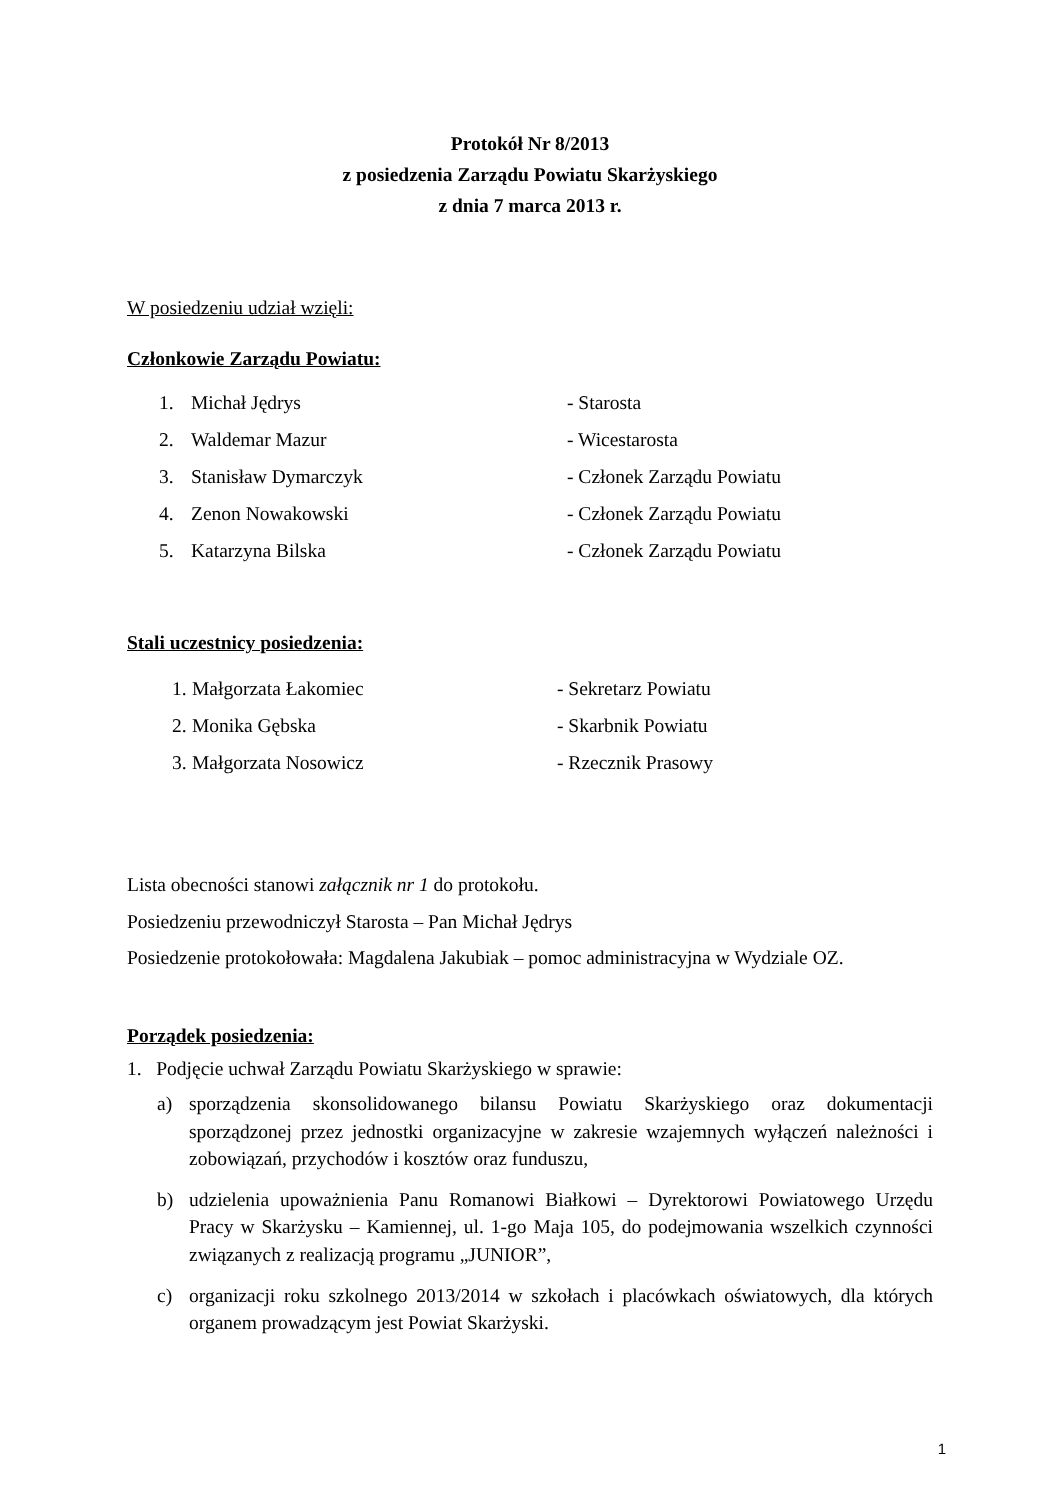Protokół Nr 8/2013
z posiedzenia Zarządu Powiatu Skarżyskiego
z dnia 7 marca 2013 r.
W posiedzeniu udział wzięli:
Członkowie Zarządu Powiatu:
1. Michał Jędrys - Starosta
2. Waldemar Mazur - Wicestarosta
3. Stanisław Dymarczyk - Członek Zarządu Powiatu
4. Zenon Nowakowski - Członek Zarządu Powiatu
5. Katarzyna Bilska - Członek Zarządu Powiatu
Stali uczestnicy posiedzenia:
1. Małgorzata Łakomiec - Sekretarz Powiatu
2. Monika Gębska - Skarbnik Powiatu
3. Małgorzata Nosowicz - Rzecznik Prasowy
Lista obecności stanowi załącznik nr 1 do protokołu.
Posiedzeniu przewodniczył Starosta – Pan Michał Jędrys
Posiedzenie protokołowała: Magdalena Jakubiak – pomoc administracyjna w Wydziale OZ.
Porządek posiedzenia:
1. Podjęcie uchwał Zarządu Powiatu Skarżyskiego w sprawie:
a) sporządzenia skonsolidowanego bilansu Powiatu Skarżyskiego oraz dokumentacji sporządzonej przez jednostki organizacyjne w zakresie wzajemnych wyłączeń należności i zobowiązań, przychodów i kosztów oraz funduszu,
b) udzielenia upoważnienia Panu Romanowi Białkowi – Dyrektorowi Powiatowego Urzędu Pracy w Skarżysku – Kamiennej, ul. 1-go Maja 105, do podejmowania wszelkich czynności związanych z realizacją programu „JUNIOR”,
c) organizacji roku szkolnego 2013/2014 w szkołach i placówkach oświatowych, dla których organem prowadzącym jest Powiat Skarżyski.
1